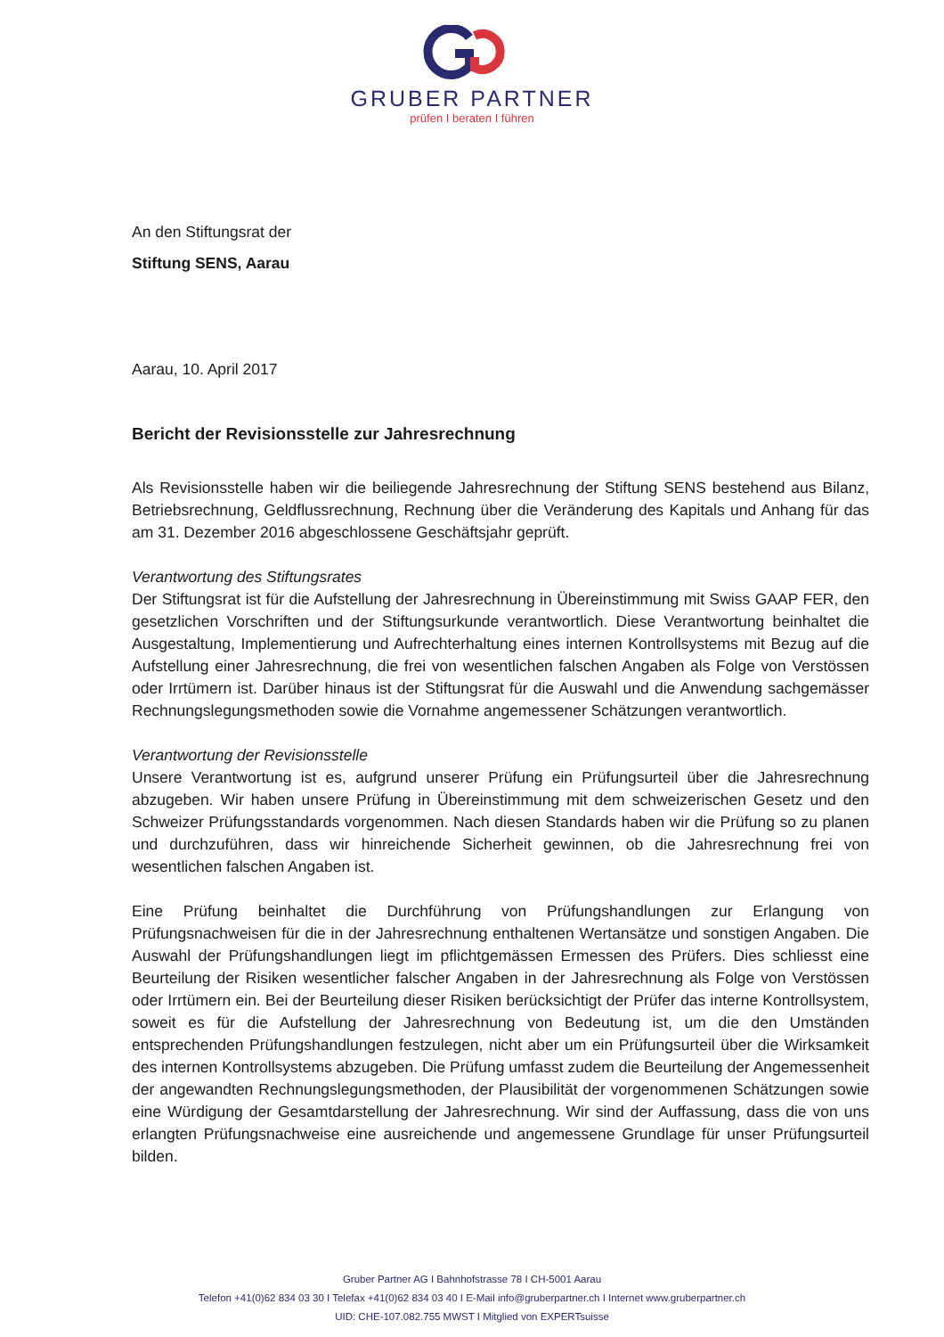GRUBER PARTNER
prüfen I beraten I führen
An den Stiftungsrat der
Stiftung SENS, Aarau
Aarau, 10. April 2017
Bericht der Revisionsstelle zur Jahresrechnung
Als Revisionsstelle haben wir die beiliegende Jahresrechnung der Stiftung SENS bestehend aus Bilanz, Betriebsrechnung, Geldflussrechnung, Rechnung über die Veränderung des Kapitals und Anhang für das am 31. Dezember 2016 abgeschlossene Geschäftsjahr geprüft.
Verantwortung des Stiftungsrates
Der Stiftungsrat ist für die Aufstellung der Jahresrechnung in Übereinstimmung mit Swiss GAAP FER, den gesetzlichen Vorschriften und der Stiftungsurkunde verantwortlich. Diese Verantwortung beinhaltet die Ausgestaltung, Implementierung und Aufrechterhaltung eines internen Kontrollsystems mit Bezug auf die Aufstellung einer Jahresrechnung, die frei von wesentlichen falschen Angaben als Folge von Verstössen oder Irrtümern ist. Darüber hinaus ist der Stiftungsrat für die Auswahl und die Anwendung sachgemässer Rechnungslegungsmethoden sowie die Vornahme angemessener Schätzungen verantwortlich.
Verantwortung der Revisionsstelle
Unsere Verantwortung ist es, aufgrund unserer Prüfung ein Prüfungsurteil über die Jahresrechnung abzugeben. Wir haben unsere Prüfung in Übereinstimmung mit dem schweizerischen Gesetz und den Schweizer Prüfungsstandards vorgenommen. Nach diesen Standards haben wir die Prüfung so zu planen und durchzuführen, dass wir hinreichende Sicherheit gewinnen, ob die Jahresrechnung frei von wesentlichen falschen Angaben ist.
Eine Prüfung beinhaltet die Durchführung von Prüfungshandlungen zur Erlangung von Prüfungsnachweisen für die in der Jahresrechnung enthaltenen Wertansätze und sonstigen Angaben. Die Auswahl der Prüfungshandlungen liegt im pflichtgemässen Ermessen des Prüfers. Dies schliesst eine Beurteilung der Risiken wesentlicher falscher Angaben in der Jahresrechnung als Folge von Verstössen oder Irrtümern ein. Bei der Beurteilung dieser Risiken berücksichtigt der Prüfer das interne Kontrollsystem, soweit es für die Aufstellung der Jahresrechnung von Bedeutung ist, um die den Umständen entsprechenden Prüfungshandlungen festzulegen, nicht aber um ein Prüfungsurteil über die Wirksamkeit des internen Kontrollsystems abzugeben. Die Prüfung umfasst zudem die Beurteilung der Angemessenheit der angewandten Rechnungslegungsmethoden, der Plausibilität der vorgenommenen Schätzungen sowie eine Würdigung der Gesamtdarstellung der Jahresrechnung. Wir sind der Auffassung, dass die von uns erlangten Prüfungsnachweise eine ausreichende und angemessene Grundlage für unser Prüfungsurteil bilden.
Gruber Partner AG I Bahnhofstrasse 78 I CH-5001 Aarau
Telefon +41(0)62 834 03 30 I Telefax +41(0)62 834 03 40 I E-Mail info@gruberpartner.ch I Internet www.gruberpartner.ch
UID: CHE-107.082.755 MWST I Mitglied von EXPERTsuisse